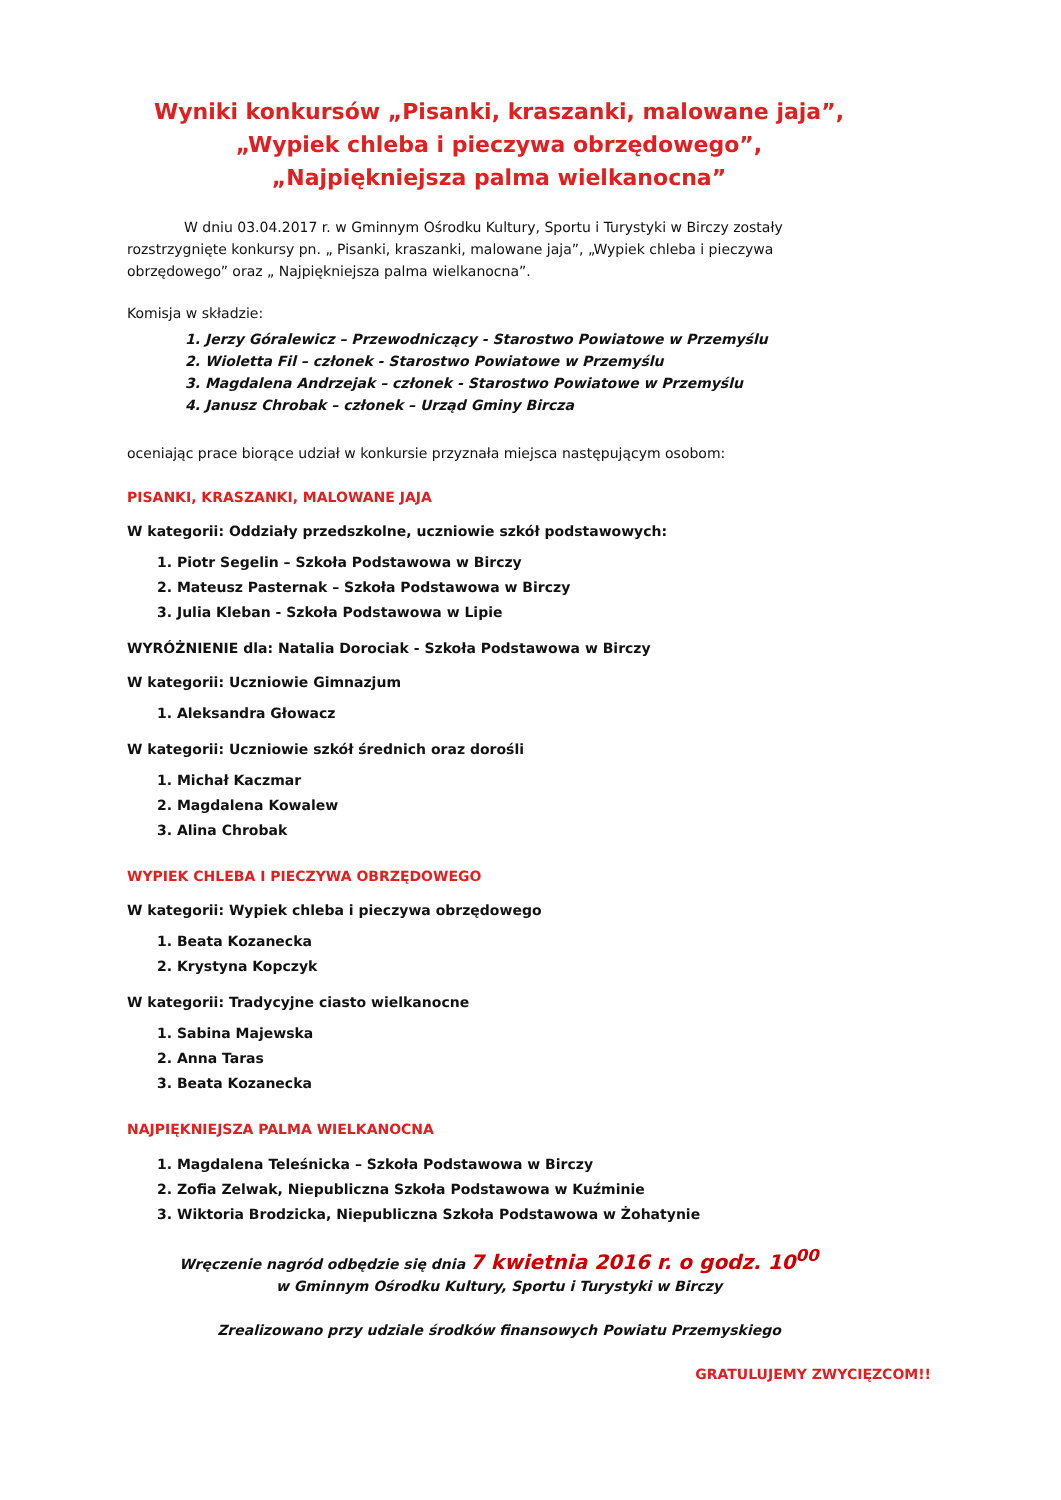Wyniki konkursów „Pisanki, kraszanki, malowane jaja”,
„Wypiek chleba i pieczywa obrzędowego”,
„Najpiękniejsza palma wielkanocna”
W dniu 03.04.2017 r. w Gminnym Ośrodku Kultury, Sportu i Turystyki w Birczy zostały rozstrzygnięte konkursy pn. „ Pisanki, kraszanki, malowane jaja”, „Wypiek chleba i pieczywa obrzędowego” oraz „ Najpiękniejsza palma wielkanocna”.
Komisja w składzie:
1. Jerzy Góralewicz – Przewodniczący - Starostwo Powiatowe w Przemyślu
2. Wioletta Fil – członek - Starostwo Powiatowe w Przemyślu
3. Magdalena Andrzejak – członek - Starostwo Powiatowe w Przemyślu
4. Janusz Chrobak – członek – Urząd Gminy Bircza
oceniając prace biorące udział w konkursie przyznała miejsca następującym osobom:
PISANKI, KRASZANKI, MALOWANE JAJA
W kategorii: Oddziały przedszkolne, uczniowie szkół podstawowych:
1. Piotr Segelin – Szkoła Podstawowa w Birczy
2. Mateusz Pasternak – Szkoła Podstawowa w Birczy
3. Julia Kleban - Szkoła Podstawowa w Lipie
WYRÓŻNIENIE dla: Natalia Dorociak - Szkoła Podstawowa w Birczy
W kategorii: Uczniowie Gimnazjum
1. Aleksandra Głowacz
W kategorii: Uczniowie szkół średnich oraz dorośli
1. Michał Kaczmar
2. Magdalena Kowalew
3. Alina Chrobak
WYPIEK CHLEBA I PIECZYWA OBRZĘDOWEGO
W kategorii: Wypiek chleba i pieczywa obrzędowego
1. Beata Kozanecka
2. Krystyna Kopczyk
W kategorii: Tradycyjne ciasto wielkanocne
1. Sabina Majewska
2. Anna Taras
3. Beata Kozanecka
NAJPIĘKNIEJSZA PALMA WIELKANOCNA
1. Magdalena Teleśnicka – Szkoła Podstawowa w Birczy
2. Zofia Zelwak, Niepubliczna Szkoła Podstawowa w Kuźminie
3. Wiktoria Brodzicka, Niepubliczna Szkoła Podstawowa w Żohatynie
Wręczenie nagród odbędzie się dnia 7 kwietnia 2016 r. o godz. 10<sup>00</sup>
w Gminnym Ośrodku Kultury, Sportu i Turystyki w Birczy
Zrealizowano przy udziale środków finansowych Powiatu Przemyskiego
GRATULUJEMY ZWYCIĘZCOM!!